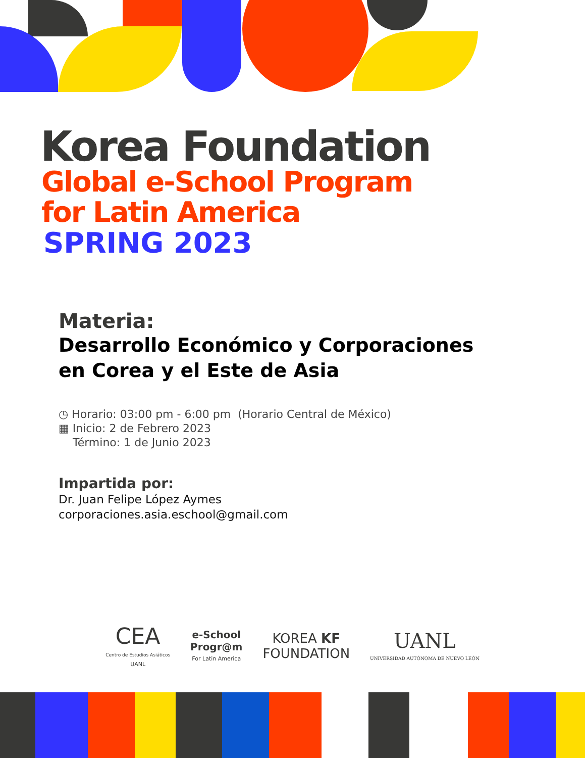Korea Foundation
Global e-School Program
for Latin America
SPRING 2023
Materia:
Desarrollo Económico y Corporaciones
en Corea y el Este de Asia
◷ Horario: 03:00 pm - 6:00 pm (Horario Central de México)
▦ Inicio: 2 de Febrero 2023
Término: 1 de Junio 2023
Impartida por:
Dr. Juan Felipe López Aymes
corporaciones.asia.eschool@gmail.com
CEA
Centro de Estudios Asiáticos
UANL
e-School
Progr@m
For Latin America
KOREA KF
FOUNDATION
UANL
UNIVERSIDAD AUTÓNOMA DE NUEVO LEÓN